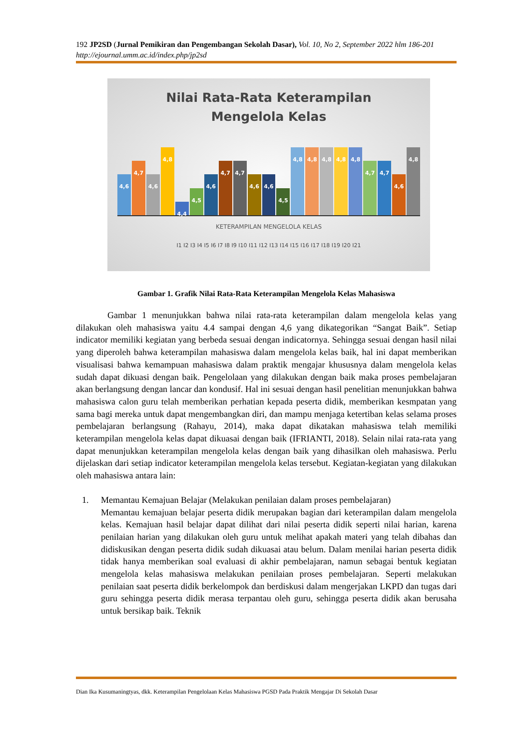192 JP2SD (Jurnal Pemikiran dan Pengembangan Sekolah Dasar), Vol. 10, No 2, September 2022 hlm 186-201
http://ejournal.umm.ac.id/index.php/jp2sd
Nilai Rata-Rata Keterampilan
Mengelola Kelas
4,6
4,7
4,6
4,8
4,4
4,5
4,6
4,7
4,7
4,6
4,6
4,5
4,8
4,8
4,8
4,8
4,8
4,7
4,7
4,6
4,8
KETERAMPILAN MENGELOLA KELAS
I1 I2 I3 I4 I5 I6 I7 I8 I9 I10 I11 I12 I13 I14 I15 I16 I17 I18 I19 I20 I21
Gambar 1. Grafik Nilai Rata-Rata Keterampilan Mengelola Kelas Mahasiswa
Gambar 1 menunjukkan bahwa nilai rata-rata keterampilan dalam mengelola kelas yang dilakukan oleh mahasiswa yaitu 4.4 sampai dengan 4,6 yang dikategorikan “Sangat Baik”. Setiap indicator memiliki kegiatan yang berbeda sesuai dengan indicatornya. Sehingga sesuai dengan hasil nilai yang diperoleh bahwa keterampilan mahasiswa dalam mengelola kelas baik, hal ini dapat memberikan visualisasi bahwa kemampuan mahasiswa dalam praktik mengajar khususnya dalam mengelola kelas sudah dapat dikuasi dengan baik. Pengelolaan yang dilakukan dengan baik maka proses pembelajaran akan berlangsung dengan lancar dan kondusif. Hal ini sesuai dengan hasil penelitian menunjukkan bahwa mahasiswa calon guru telah memberikan perhatian kepada peserta didik, memberikan kesmpatan yang sama bagi mereka untuk dapat mengembangkan diri, dan mampu menjaga ketertiban kelas selama proses pembelajaran berlangsung (Rahayu, 2014), maka dapat dikatakan mahasiswa telah memiliki keterampilan mengelola kelas dapat dikuasai dengan baik (IFRIANTI, 2018). Selain nilai rata-rata yang dapat menunjukkan keterampilan mengelola kelas dengan baik yang dihasilkan oleh mahasiswa. Perlu dijelaskan dari setiap indicator keterampilan mengelola kelas tersebut. Kegiatan-kegiatan yang dilakukan oleh mahasiswa antara lain:
1. Memantau Kemajuan Belajar (Melakukan penilaian dalam proses pembelajaran)
Memantau kemajuan belajar peserta didik merupakan bagian dari keterampilan dalam mengelola kelas. Kemajuan hasil belajar dapat dilihat dari nilai peserta didik seperti nilai harian, karena penilaian harian yang dilakukan oleh guru untuk melihat apakah materi yang telah dibahas dan didiskusikan dengan peserta didik sudah dikuasai atau belum. Dalam menilai harian peserta didik tidak hanya memberikan soal evaluasi di akhir pembelajaran, namun sebagai bentuk kegiatan mengelola kelas mahasiswa melakukan penilaian proses pembelajaran. Seperti melakukan penilaian saat peserta didik berkelompok dan berdiskusi dalam mengerjakan LKPD dan tugas dari guru sehingga peserta didik merasa terpantau oleh guru, sehingga peserta didik akan berusaha untuk bersikap baik. Teknik
Dian Ika Kusumaningtyas, dkk. Keterampilan Pengelolaan Kelas Mahasiswa PGSD Pada Praktik Mengajar Di Sekolah Dasar